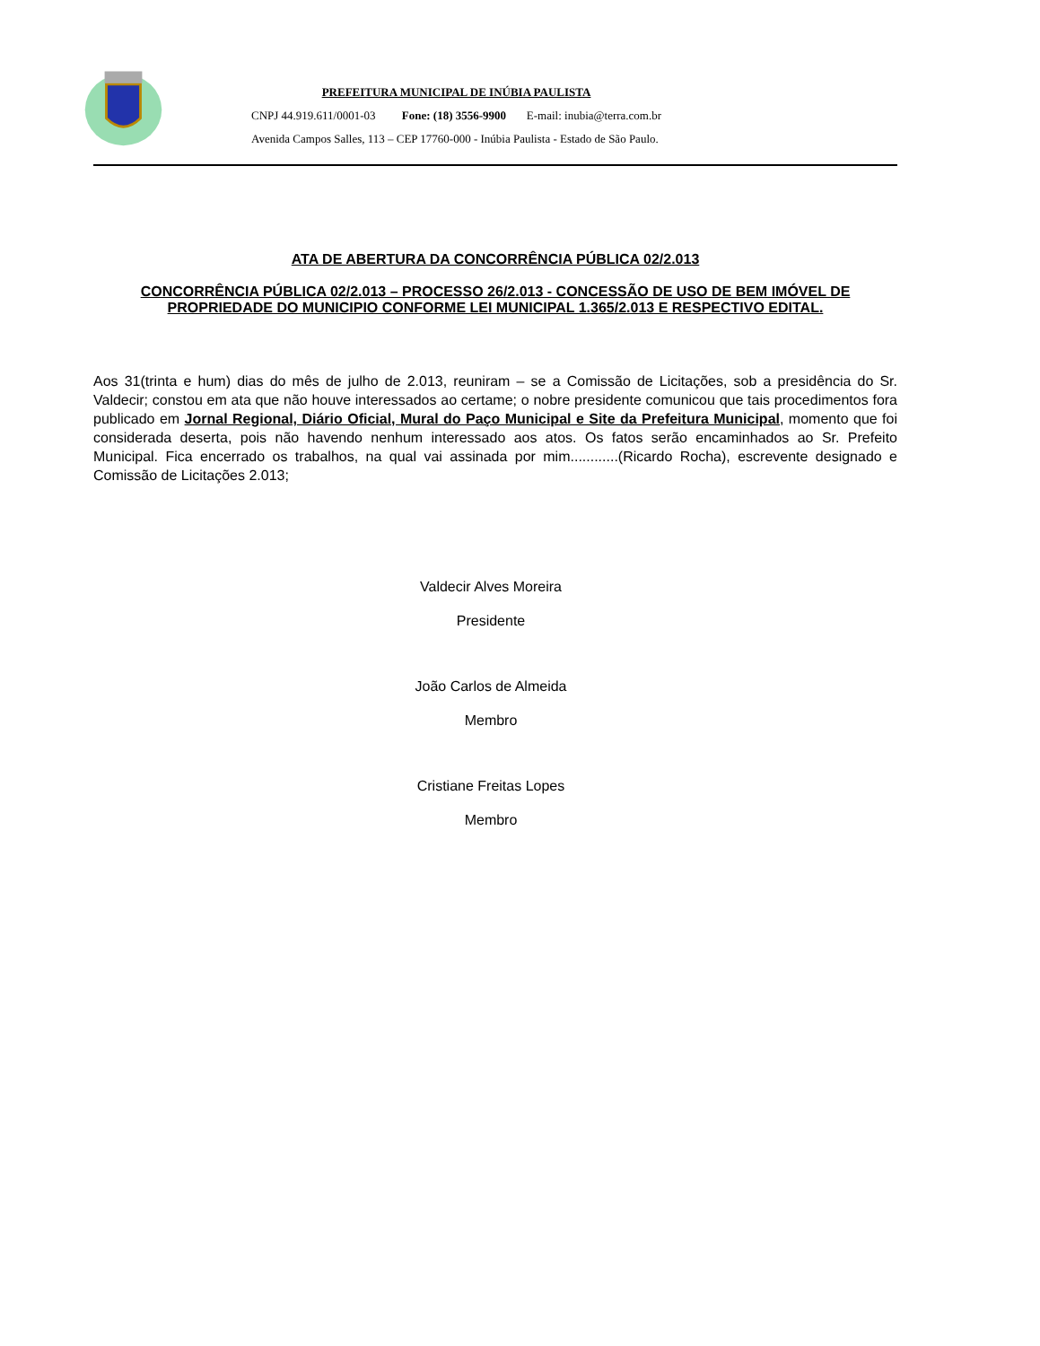PREFEITURA MUNICIPAL DE INÚBIA PAULISTA
CNPJ 44.919.611/0001-03 Fone: (18) 3556-9900 E-mail: inubia@terra.com.br
Avenida Campos Salles, 113 – CEP 17760-000 - Inúbia Paulista - Estado de São Paulo.
ATA DE ABERTURA DA CONCORRÊNCIA PÚBLICA 02/2.013
CONCORRÊNCIA PÚBLICA 02/2.013 – PROCESSO 26/2.013 - CONCESSÃO DE USO DE BEM IMÓVEL DE PROPRIEDADE DO MUNICIPIO CONFORME LEI MUNICIPAL 1.365/2.013 E RESPECTIVO EDITAL.
Aos 31(trinta e hum) dias do mês de julho de 2.013, reuniram – se a Comissão de Licitações, sob a presidência do Sr. Valdecir; constou em ata que não houve interessados ao certame; o nobre presidente comunicou que tais procedimentos fora publicado em Jornal Regional, Diário Oficial, Mural do Paço Municipal e Site da Prefeitura Municipal, momento que foi considerada deserta, pois não havendo nenhum interessado aos atos. Os fatos serão encaminhados ao Sr. Prefeito Municipal. Fica encerrado os trabalhos, na qual vai assinada por mim............(Ricardo Rocha), escrevente designado e Comissão de Licitações 2.013;
Valdecir Alves Moreira
Presidente
João Carlos de Almeida
Membro
Cristiane Freitas Lopes
Membro